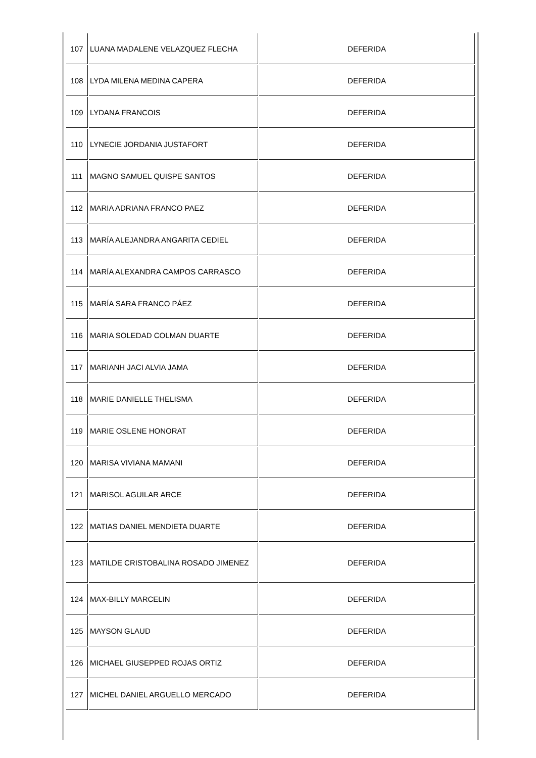| 107 | LUANA MADALENE VELAZQUEZ FLECHA | DEFERIDA |
| 108 | LYDA MILENA MEDINA CAPERA | DEFERIDA |
| 109 | LYDANA FRANCOIS | DEFERIDA |
| 110 | LYNECIE JORDANIA JUSTAFORT | DEFERIDA |
| 111 | MAGNO SAMUEL QUISPE SANTOS | DEFERIDA |
| 112 | MARIA ADRIANA FRANCO PAEZ | DEFERIDA |
| 113 | MARÍA ALEJANDRA ANGARITA CEDIEL | DEFERIDA |
| 114 | MARÍA ALEXANDRA CAMPOS CARRASCO | DEFERIDA |
| 115 | MARÍA SARA FRANCO PÁEZ | DEFERIDA |
| 116 | MARIA SOLEDAD COLMAN DUARTE | DEFERIDA |
| 117 | MARIANH JACI ALVIA JAMA | DEFERIDA |
| 118 | MARIE DANIELLE THELISMA | DEFERIDA |
| 119 | MARIE OSLENE HONORAT | DEFERIDA |
| 120 | MARISA VIVIANA MAMANI | DEFERIDA |
| 121 | MARISOL AGUILAR ARCE | DEFERIDA |
| 122 | MATIAS DANIEL MENDIETA DUARTE | DEFERIDA |
| 123 | MATILDE CRISTOBALINA ROSADO JIMENEZ | DEFERIDA |
| 124 | MAX-BILLY MARCELIN | DEFERIDA |
| 125 | MAYSON GLAUD | DEFERIDA |
| 126 | MICHAEL GIUSEPPED ROJAS ORTIZ | DEFERIDA |
| 127 | MICHEL DANIEL ARGUELLO MERCADO | DEFERIDA |